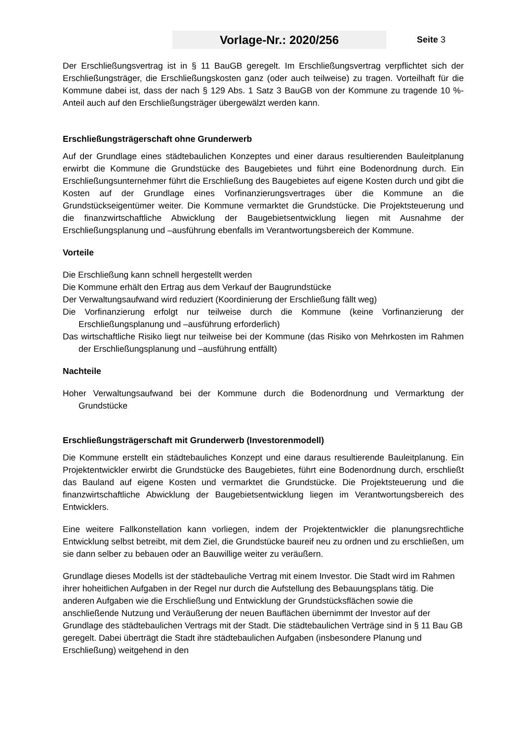Vorlage-Nr.: 2020/256
Seite 3
Der Erschließungsvertrag ist in § 11 BauGB geregelt. Im Erschließungsvertrag verpflichtet sich der Erschließungsträger, die Erschließungskosten ganz (oder auch teilweise) zu tragen. Vorteilhaft für die Kommune dabei ist, dass der nach § 129 Abs. 1 Satz 3 BauGB von der Kommune zu tragende 10 %-Anteil auch auf den Erschließungsträger übergewälzt werden kann.
Erschließungsträgerschaft ohne Grunderwerb
Auf der Grundlage eines städtebaulichen Konzeptes und einer daraus resultierenden Bauleitplanung erwirbt die Kommune die Grundstücke des Baugebietes und führt eine Bodenordnung durch. Ein Erschließungsunternehmer führt die Erschließung des Baugebietes auf eigene Kosten durch und gibt die Kosten auf der Grundlage eines Vorfinanzierungsvertrages über die Kommune an die Grundstückseigentümer weiter. Die Kommune vermarktet die Grundstücke. Die Projektsteuerung und die finanzwirtschaftliche Abwicklung der Baugebietsentwicklung liegen mit Ausnahme der Erschließungsplanung und –ausführung ebenfalls im Verantwortungsbereich der Kommune.
Vorteile
Die Erschließung kann schnell hergestellt werden
Die Kommune erhält den Ertrag aus dem Verkauf der Baugrundstücke
Der Verwaltungsaufwand wird reduziert (Koordinierung der Erschließung fällt weg)
Die Vorfinanzierung erfolgt nur teilweise durch die Kommune (keine Vorfinanzierung der Erschließungsplanung und –ausführung erforderlich)
Das wirtschaftliche Risiko liegt nur teilweise bei der Kommune (das Risiko von Mehrkosten im Rahmen der Erschließungsplanung und –ausführung entfällt)
Nachteile
Hoher Verwaltungsaufwand bei der Kommune durch die Bodenordnung und Vermarktung der Grundstücke
Erschließungsträgerschaft mit Grunderwerb (Investorenmodell)
Die Kommune erstellt ein städtebauliches Konzept und eine daraus resultierende Bauleitplanung. Ein Projektentwickler erwirbt die Grundstücke des Baugebietes, führt eine Bodenordnung durch, erschließt das Bauland auf eigene Kosten und vermarktet die Grundstücke. Die Projektsteuerung und die finanzwirtschaftliche Abwicklung der Baugebietsentwicklung liegen im Verantwortungsbereich des Entwicklers.
Eine weitere Fallkonstellation kann vorliegen, indem der Projektentwickler die planungsrechtliche Entwicklung selbst betreibt, mit dem Ziel, die Grundstücke baureif neu zu ordnen und zu erschließen, um sie dann selber zu bebauen oder an Bauwillige weiter zu veräußern.
Grundlage dieses Modells ist der städtebauliche Vertrag mit einem Investor. Die Stadt wird im Rahmen ihrer hoheitlichen Aufgaben in der Regel nur durch die Aufstellung des Bebauungsplans tätig. Die anderen Aufgaben wie die Erschließung und Entwicklung der Grundstücksflächen sowie die anschließende Nutzung und Veräußerung der neuen Bauflächen übernimmt der Investor auf der Grundlage des städtebaulichen Vertrags mit der Stadt. Die städtebaulichen Verträge sind in § 11 Bau GB geregelt. Dabei überträgt die Stadt ihre städtebaulichen Aufgaben (insbesondere Planung und Erschließung) weitgehend in den